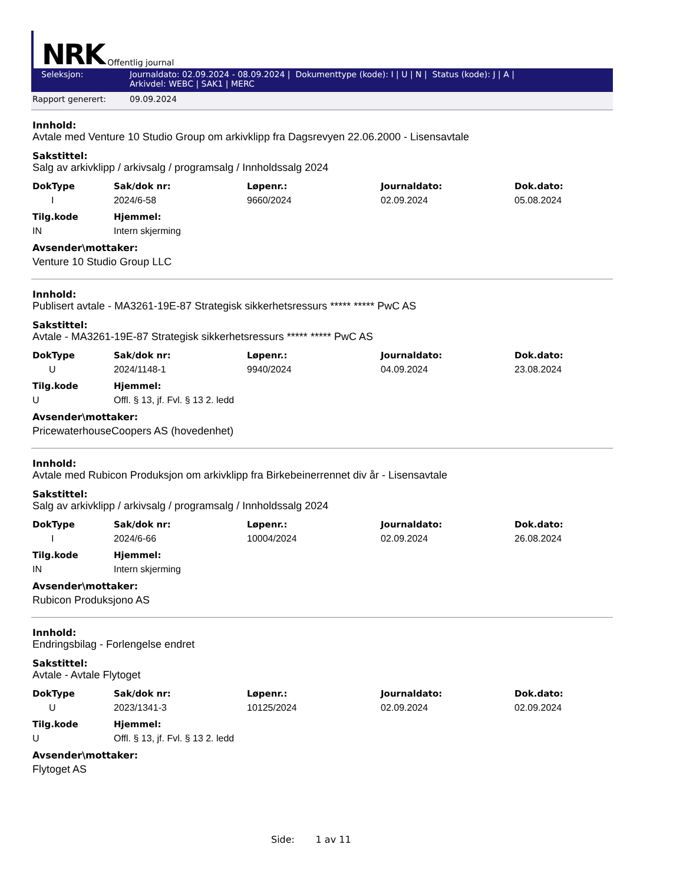NRK Offentlig journal
Seleksjon: Journaldato: 02.09.2024 - 08.09.2024 | Dokumenttype (kode): I | U | N | Status (kode): J | A |
Arkivdel: WEBC | SAK1 | MERC
Rapport generert: 09.09.2024
Innhold:
Avtale med Venture 10 Studio Group om arkivklipp fra Dagsrevyen 22.06.2000 - Lisensavtale
Sakstittel:
Salg av arkivklipp / arkivsalg / programsalg / Innholdssalg 2024
| DokType | Sak/dok nr: | Løpenr.: | Journaldato: | Dok.dato: |
| --- | --- | --- | --- | --- |
| I | 2024/6-58 | 9660/2024 | 02.09.2024 | 05.08.2024 |
| Tilg.kode | Hjemmel: |
| --- | --- |
| IN | Intern skjerming |
Avsender\mottaker:
Venture 10 Studio Group LLC
Innhold:
Publisert avtale - MA3261-19E-87 Strategisk sikkerhetsressurs ***** ***** PwC AS
Sakstittel:
Avtale - MA3261-19E-87 Strategisk sikkerhetsressurs ***** ***** PwC AS
| DokType | Sak/dok nr: | Løpenr.: | Journaldato: | Dok.dato: |
| --- | --- | --- | --- | --- |
| U | 2024/1148-1 | 9940/2024 | 04.09.2024 | 23.08.2024 |
| Tilg.kode | Hjemmel: |
| --- | --- |
| U | Offl. § 13, jf. Fvl. § 13 2. ledd |
Avsender\mottaker:
PricewaterhouseCoopers AS (hovedenhet)
Innhold:
Avtale med Rubicon Produksjon om arkivklipp fra Birkebeinerrennet div år - Lisensavtale
Sakstittel:
Salg av arkivklipp / arkivsalg / programsalg / Innholdssalg 2024
| DokType | Sak/dok nr: | Løpenr.: | Journaldato: | Dok.dato: |
| --- | --- | --- | --- | --- |
| I | 2024/6-66 | 10004/2024 | 02.09.2024 | 26.08.2024 |
| Tilg.kode | Hjemmel: |
| --- | --- |
| IN | Intern skjerming |
Avsender\mottaker:
Rubicon Produksjono AS
Innhold:
Endringsbilag - Forlengelse endret
Sakstittel:
Avtale - Avtale Flytoget
| DokType | Sak/dok nr: | Løpenr.: | Journaldato: | Dok.dato: |
| --- | --- | --- | --- | --- |
| U | 2023/1341-3 | 10125/2024 | 02.09.2024 | 02.09.2024 |
| Tilg.kode | Hjemmel: |
| --- | --- |
| U | Offl. § 13, jf. Fvl. § 13 2. ledd |
Avsender\mottaker:
Flytoget AS
Side: 1 av 11